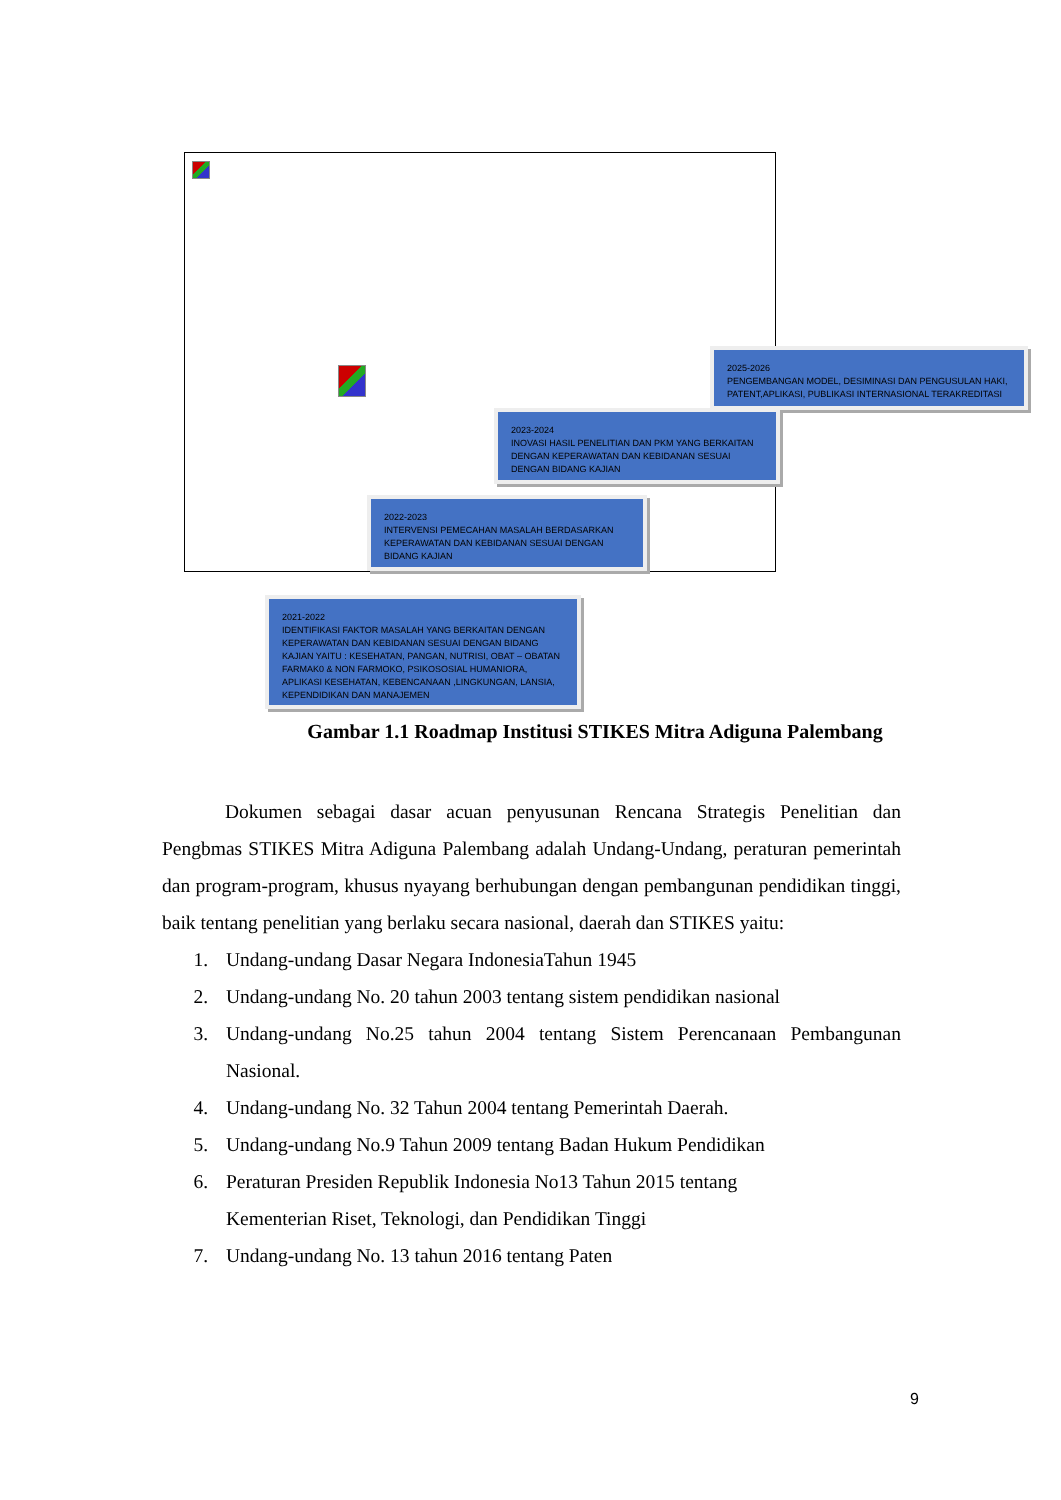2025-2026
PENGEMBANGAN MODEL, DESIMINASI DAN PENGUSULAN HAKI, PATENT,APLIKASI, PUBLIKASI INTERNASIONAL TERAKREDITASI
2023-2024
INOVASI HASIL PENELITIAN DAN PKM YANG BERKAITAN DENGAN KEPERAWATAN DAN KEBIDANAN SESUAI DENGAN BIDANG KAJIAN
2022-2023
INTERVENSI PEMECAHAN MASALAH BERDASARKAN KEPERAWATAN DAN KEBIDANAN SESUAI DENGAN BIDANG KAJIAN
2021-2022
IDENTIFIKASI FAKTOR MASALAH YANG BERKAITAN DENGAN KEPERAWATAN DAN KEBIDANAN SESUAI DENGAN BIDANG KAJIAN YAITU : KESEHATAN, PANGAN, NUTRISI, OBAT – OBATAN FARMAK0 & NON FARMOKO, PSIKOSOSIAL HUMANIORA, APLIKASI KESEHATAN, KEBENCANAAN ,LINGKUNGAN, LANSIA, KEPENDIDIKAN DAN MANAJEMEN
Gambar 1.1 Roadmap Institusi STIKES Mitra Adiguna Palembang
Dokumen sebagai dasar acuan penyusunan Rencana Strategis Penelitian dan Pengbmas STIKES Mitra Adiguna Palembang adalah Undang-Undang, peraturan pemerintah dan program-program, khusus nyayang berhubungan dengan pembangunan pendidikan tinggi, baik tentang penelitian yang berlaku secara nasional, daerah dan STIKES yaitu:
1. Undang-undang Dasar Negara IndonesiaTahun 1945
2. Undang-undang No. 20 tahun 2003 tentang sistem pendidikan nasional
3. Undang-undang No.25 tahun 2004 tentang Sistem Perencanaan Pembangunan Nasional.
4. Undang-undang No. 32 Tahun 2004 tentang Pemerintah Daerah.
5. Undang-undang No.9 Tahun 2009 tentang Badan Hukum Pendidikan
6. Peraturan Presiden Republik Indonesia No13 Tahun 2015 tentang
Kementerian Riset, Teknologi, dan Pendidikan Tinggi
7. Undang-undang No. 13 tahun 2016 tentang Paten
9